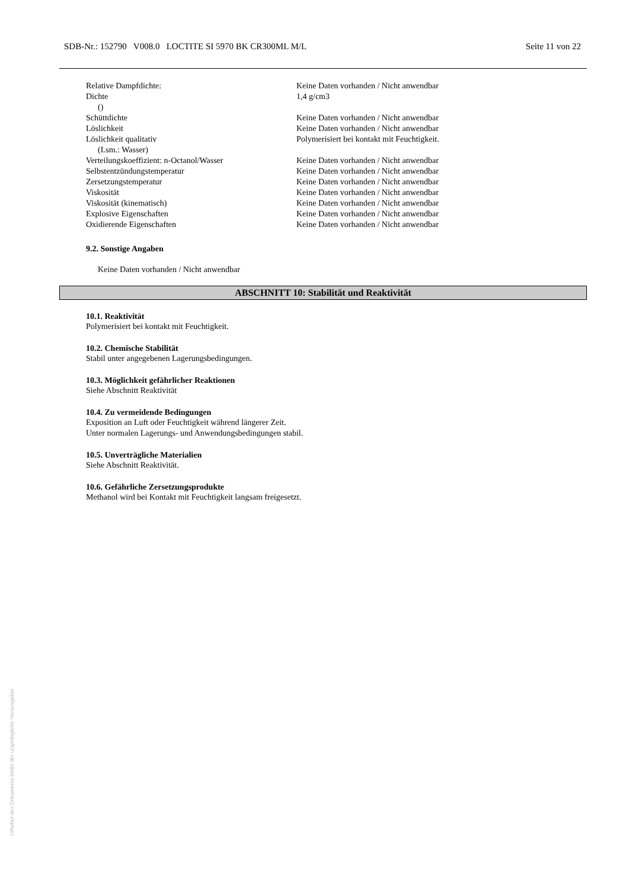SDB-Nr.: 152790 V008.0 LOCTITE SI 5970 BK CR300ML M/L Seite 11 von 22
| Relative Dampfdichte: | Keine Daten vorhanden / Nicht anwendbar |
| Dichte () | 1,4 g/cm3 |
| Schüttdichte | Keine Daten vorhanden / Nicht anwendbar |
| Löslichkeit | Keine Daten vorhanden / Nicht anwendbar |
| Löslichkeit qualitativ (Lsm.: Wasser) | Polymerisiert bei kontakt mit Feuchtigkeit. |
| Verteilungskoeffizient: n-Octanol/Wasser | Keine Daten vorhanden / Nicht anwendbar |
| Selbstentzündungstemperatur | Keine Daten vorhanden / Nicht anwendbar |
| Zersetzungstemperatur | Keine Daten vorhanden / Nicht anwendbar |
| Viskosität | Keine Daten vorhanden / Nicht anwendbar |
| Viskosität (kinematisch) | Keine Daten vorhanden / Nicht anwendbar |
| Explosive Eigenschaften | Keine Daten vorhanden / Nicht anwendbar |
| Oxidierende Eigenschaften | Keine Daten vorhanden / Nicht anwendbar |
9.2. Sonstige Angaben
Keine Daten vorhanden / Nicht anwendbar
ABSCHNITT 10: Stabilität und Reaktivität
10.1. Reaktivität
Polymerisiert bei kontakt mit Feuchtigkeit.
10.2. Chemische Stabilität
Stabil unter angegebenen Lagerungsbedingungen.
10.3. Möglichkeit gefährlicher Reaktionen
Siehe Abschnitt Reaktivität
10.4. Zu vermeidende Bedingungen
Exposition an Luft oder Feuchtigkeit während längerer Zeit.
Unter normalen Lagerungs- und Anwendungsbedingungen stabil.
10.5. Unverträgliche Materialien
Siehe Abschnitt Reaktivität.
10.6. Gefährliche Zersetzungsprodukte
Methanol wird bei Kontakt mit Feuchtigkeit langsam freigesetzt.
Urheber des Dokuments bleibt der ursprüngliche Herausgeber.